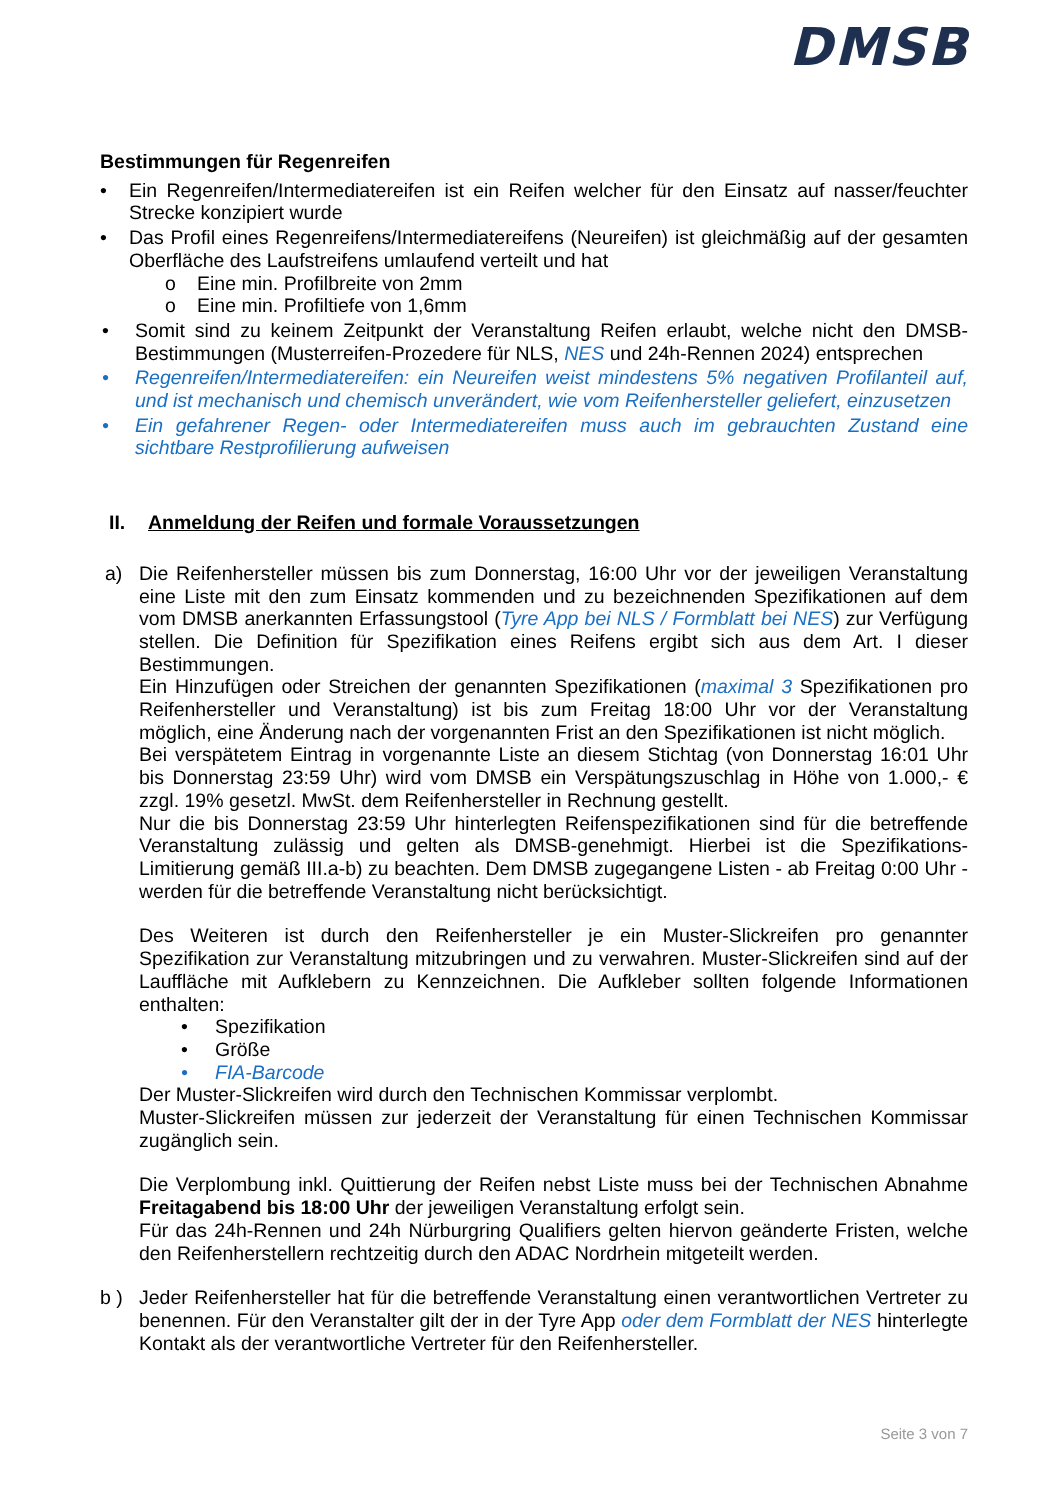DMSB
Bestimmungen für Regenreifen
• Ein Regenreifen/Intermediatereifen ist ein Reifen welcher für den Einsatz auf nasser/feuchter Strecke konzipiert wurde
• Das Profil eines Regenreifens/Intermediatereifens (Neureifen) ist gleichmäßig auf der gesamten Oberfläche des Laufstreifens umlaufend verteilt und hat
o Eine min. Profilbreite von 2mm
o Eine min. Profiltiefe von 1,6mm
• Somit sind zu keinem Zeitpunkt der Veranstaltung Reifen erlaubt, welche nicht den DMSB-Bestimmungen (Musterreifen-Prozedere für NLS, NES und 24h-Rennen 2024) entsprechen
• Regenreifen/Intermediatereifen: ein Neureifen weist mindestens 5% negativen Profilanteil auf, und ist mechanisch und chemisch unverändert, wie vom Reifenhersteller geliefert, einzusetzen
• Ein gefahrener Regen- oder Intermediatereifen muss auch im gebrauchten Zustand eine sichtbare Restprofilierung aufweisen
II. Anmeldung der Reifen und formale Voraussetzungen
a) Die Reifenhersteller müssen bis zum Donnerstag, 16:00 Uhr vor der jeweiligen Veranstaltung eine Liste mit den zum Einsatz kommenden und zu bezeichnenden Spezifikationen auf dem vom DMSB anerkannten Erfassungstool (Tyre App bei NLS / Formblatt bei NES) zur Verfügung stellen. Die Definition für Spezifikation eines Reifens ergibt sich aus dem Art. I dieser Bestimmungen.
Ein Hinzufügen oder Streichen der genannten Spezifikationen (maximal 3 Spezifikationen pro Reifenhersteller und Veranstaltung) ist bis zum Freitag 18:00 Uhr vor der Veranstaltung möglich, eine Änderung nach der vorgenannten Frist an den Spezifikationen ist nicht möglich.
Bei verspätetem Eintrag in vorgenannte Liste an diesem Stichtag (von Donnerstag 16:01 Uhr bis Donnerstag 23:59 Uhr) wird vom DMSB ein Verspätungszuschlag in Höhe von 1.000,- € zzgl. 19% gesetzl. MwSt. dem Reifenhersteller in Rechnung gestellt.
Nur die bis Donnerstag 23:59 Uhr hinterlegten Reifenspezifikationen sind für die betreffende Veranstaltung zulässig und gelten als DMSB-genehmigt. Hierbei ist die Spezifikations-Limitierung gemäß III.a-b) zu beachten. Dem DMSB zugegangene Listen - ab Freitag 0:00 Uhr - werden für die betreffende Veranstaltung nicht berücksichtigt.
Des Weiteren ist durch den Reifenhersteller je ein Muster-Slickreifen pro genannter Spezifikation zur Veranstaltung mitzubringen und zu verwahren. Muster-Slickreifen sind auf der Lauffläche mit Aufklebern zu Kennzeichnen. Die Aufkleber sollten folgende Informationen enthalten:
• Spezifikation
• Größe
• FIA-Barcode
Der Muster-Slickreifen wird durch den Technischen Kommissar verplombt.
Muster-Slickreifen müssen zur jederzeit der Veranstaltung für einen Technischen Kommissar zugänglich sein.
Die Verplombung inkl. Quittierung der Reifen nebst Liste muss bei der Technischen Abnahme Freitagabend bis 18:00 Uhr der jeweiligen Veranstaltung erfolgt sein.
Für das 24h-Rennen und 24h Nürburgring Qualifiers gelten hiervon geänderte Fristen, welche den Reifenherstellern rechtzeitig durch den ADAC Nordrhein mitgeteilt werden.
b ) Jeder Reifenhersteller hat für die betreffende Veranstaltung einen verantwortlichen Vertreter zu benennen. Für den Veranstalter gilt der in der Tyre App oder dem Formblatt der NES hinterlegte Kontakt als der verantwortliche Vertreter für den Reifenhersteller.
Seite 3 von 7